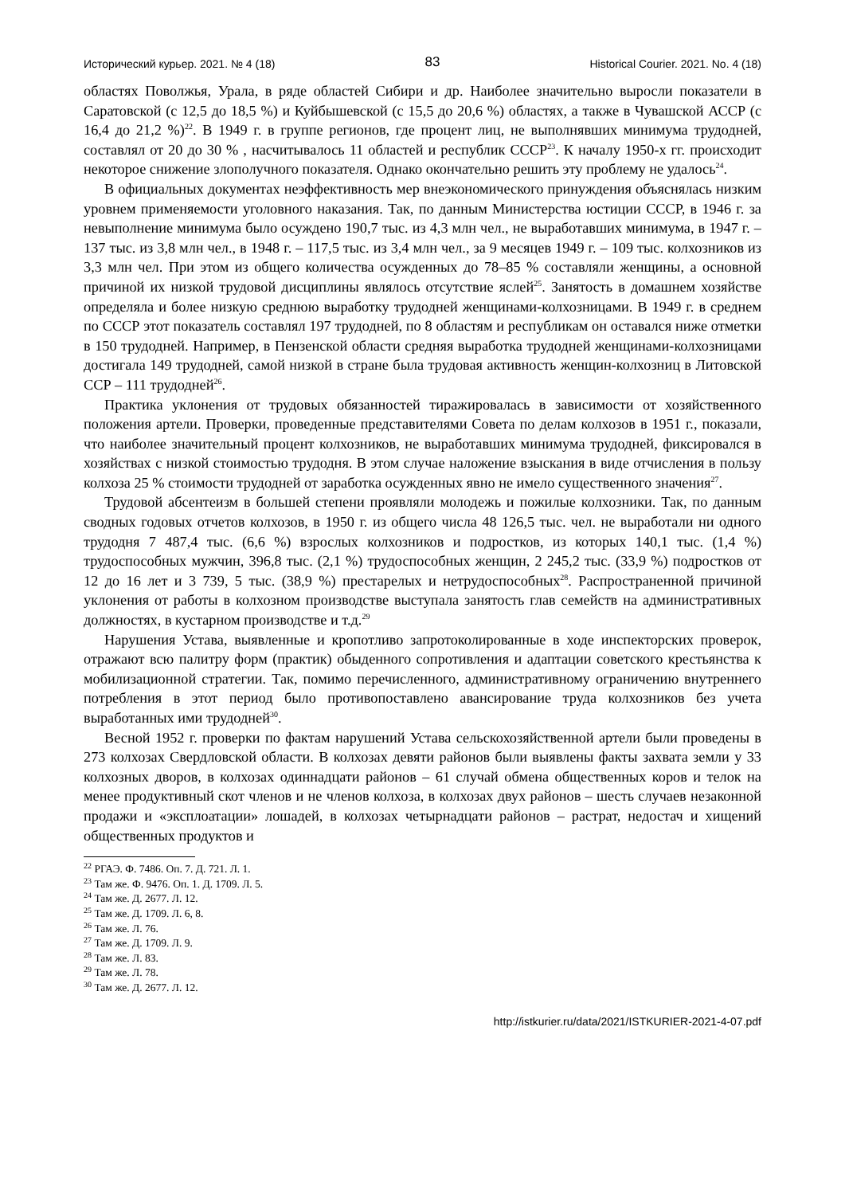Исторический курьер. 2021. № 4 (18) 83 Historical Courier. 2021. No. 4 (18)
областях Поволжья, Урала, в ряде областей Сибири и др. Наиболее значительно выросли показатели в Саратовской (с 12,5 до 18,5 %) и Куйбышевской (с 15,5 до 20,6 %) областях, а также в Чувашской АССР (с 16,4 до 21,2 %)<sup>22</sup>. В 1949 г. в группе регионов, где процент лиц, не выполнявших минимума трудодней, составлял от 20 до 30 % , насчитывалось 11 областей и республик СССР<sup>23</sup>. К началу 1950-х гг. происходит некоторое снижение злополучного показателя. Однако окончательно решить эту проблему не удалось<sup>24</sup>.
В официальных документах неэффективность мер внеэкономического принуждения объяснялась низким уровнем применяемости уголовного наказания. Так, по данным Министерства юстиции СССР, в 1946 г. за невыполнение минимума было осуждено 190,7 тыс. из 4,3 млн чел., не выработавших минимума, в 1947 г. – 137 тыс. из 3,8 млн чел., в 1948 г. – 117,5 тыс. из 3,4 млн чел., за 9 месяцев 1949 г. – 109 тыс. колхозников из 3,3 млн чел. При этом из общего количества осужденных до 78–85 % составляли женщины, а основной причиной их низкой трудовой дисциплины являлось отсутствие яслей<sup>25</sup>. Занятость в домашнем хозяйстве определяла и более низкую среднюю выработку трудодней женщинами-колхозницами. В 1949 г. в среднем по СССР этот показатель составлял 197 трудодней, по 8 областям и республикам он оставался ниже отметки в 150 трудодней. Например, в Пензенской области средняя выработка трудодней женщинами-колхозницами достигала 149 трудодней, самой низкой в стране была трудовая активность женщин-колхозниц в Литовской ССР – 111 трудодней<sup>26</sup>.
Практика уклонения от трудовых обязанностей тиражировалась в зависимости от хозяйственного положения артели. Проверки, проведенные представителями Совета по делам колхозов в 1951 г., показали, что наиболее значительный процент колхозников, не выработавших минимума трудодней, фиксировался в хозяйствах с низкой стоимостью трудодня. В этом случае наложение взыскания в виде отчисления в пользу колхоза 25 % стоимости трудодней от заработка осужденных явно не имело существенного значения<sup>27</sup>.
Трудовой абсентеизм в большей степени проявляли молодежь и пожилые колхозники. Так, по данным сводных годовых отчетов колхозов, в 1950 г. из общего числа 48 126,5 тыс. чел. не выработали ни одного трудодня 7 487,4 тыс. (6,6 %) взрослых колхозников и подростков, из которых 140,1 тыс. (1,4 %) трудоспособных мужчин, 396,8 тыс. (2,1 %) трудоспособных женщин, 2 245,2 тыс. (33,9 %) подростков от 12 до 16 лет и 3 739, 5 тыс. (38,9 %) престарелых и нетрудоспособных<sup>28</sup>. Распространенной причиной уклонения от работы в колхозном производстве выступала занятость глав семейств на административных должностях, в кустарном производстве и т.д.<sup>29</sup>
Нарушения Устава, выявленные и кропотливо запротоколированные в ходе инспекторских проверок, отражают всю палитру форм (практик) обыденного сопротивления и адаптации советского крестьянства к мобилизационной стратегии. Так, помимо перечисленного, административному ограничению внутреннего потребления в этот период было противопоставлено авансирование труда колхозников без учета выработанных ими трудодней<sup>30</sup>.
Весной 1952 г. проверки по фактам нарушений Устава сельскохозяйственной артели были проведены в 273 колхозах Свердловской области. В колхозах девяти районов были выявлены факты захвата земли у 33 колхозных дворов, в колхозах одиннадцати районов – 61 случай обмена общественных коров и телок на менее продуктивный скот членов и не членов колхоза, в колхозах двух районов – шесть случаев незаконной продажи и «эксплоатации» лошадей, в колхозах четырнадцати районов – растрат, недостач и хищений общественных продуктов и
<sup>22</sup> РГАЭ. Ф. 7486. Оп. 7. Д. 721. Л. 1.
<sup>23</sup> Там же. Ф. 9476. Оп. 1. Д. 1709. Л. 5.
<sup>24</sup> Там же. Д. 2677. Л. 12.
<sup>25</sup> Там же. Д. 1709. Л. 6, 8.
<sup>26</sup> Там же. Л. 76.
<sup>27</sup> Там же. Д. 1709. Л. 9.
<sup>28</sup> Там же. Л. 83.
<sup>29</sup> Там же. Л. 78.
<sup>30</sup> Там же. Д. 2677. Л. 12.
http://istkurier.ru/data/2021/ISTKURIER-2021-4-07.pdf